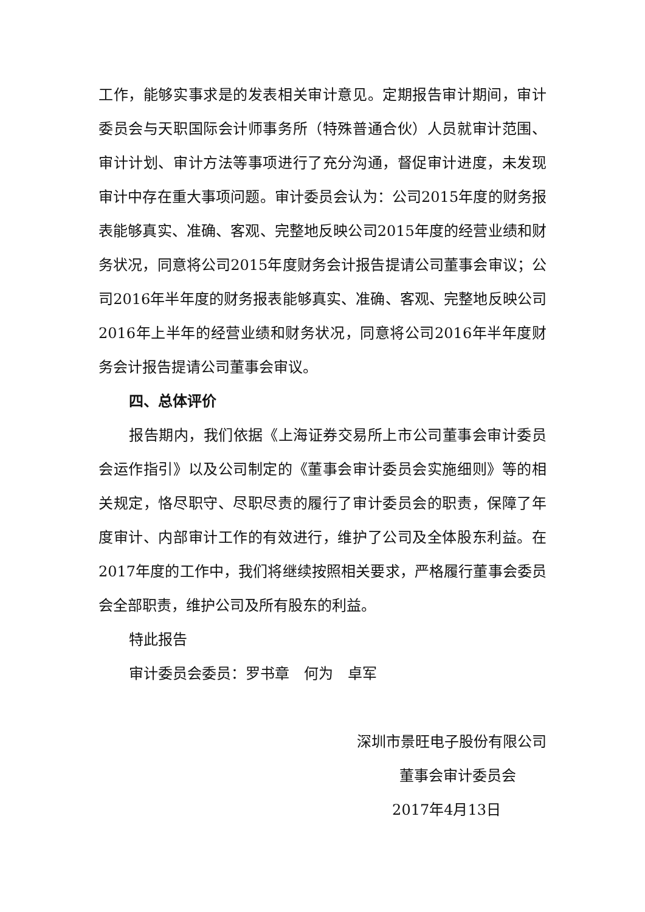工作，能够实事求是的发表相关审计意见。定期报告审计期间，审计委员会与天职国际会计师事务所（特殊普通合伙）人员就审计范围、审计计划、审计方法等事项进行了充分沟通，督促审计进度，未发现审计中存在重大事项问题。审计委员会认为：公司2015年度的财务报表能够真实、准确、客观、完整地反映公司2015年度的经营业绩和财务状况，同意将公司2015年度财务会计报告提请公司董事会审议；公司2016年半年度的财务报表能够真实、准确、客观、完整地反映公司2016年上半年的经营业绩和财务状况，同意将公司2016年半年度财务会计报告提请公司董事会审议。
四、总体评价
报告期内，我们依据《上海证券交易所上市公司董事会审计委员会运作指引》以及公司制定的《董事会审计委员会实施细则》等的相关规定，恪尽职守、尽职尽责的履行了审计委员会的职责，保障了年度审计、内部审计工作的有效进行，维护了公司及全体股东利益。在2017年度的工作中，我们将继续按照相关要求，严格履行董事会委员会全部职责，维护公司及所有股东的利益。
特此报告
审计委员会委员：罗书章　何为　卓军
深圳市景旺电子股份有限公司
董事会审计委员会
2017年4月13日